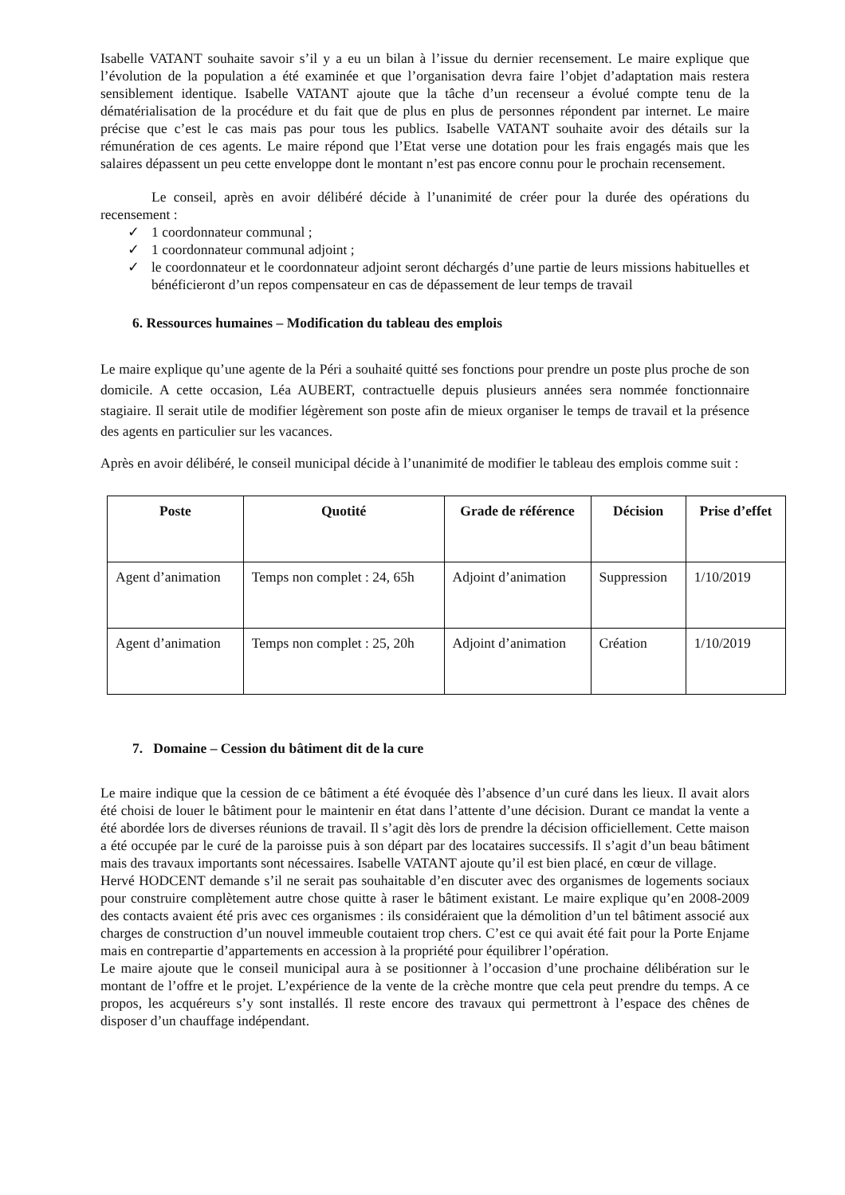Isabelle VATANT souhaite savoir s’il y a eu un bilan à l’issue du dernier recensement. Le maire explique que l’évolution de la population a été examinée et que l’organisation devra faire l’objet d’adaptation mais restera sensiblement identique. Isabelle VATANT ajoute que la tâche d’un recenseur a évolué compte tenu de la dématérialisation de la procédure et du fait que de plus en plus de personnes répondent par internet. Le maire précise que c’est le cas mais pas pour tous les publics. Isabelle VATANT souhaite avoir des détails sur la rémunération de ces agents. Le maire répond que l’Etat verse une dotation pour les frais engagés mais que les salaires dépassent un peu cette enveloppe dont le montant n’est pas encore connu pour le prochain recensement.
Le conseil, après en avoir délibéré décide à l’unanimité de créer pour la durée des opérations du recensement :
✓ 1 coordonnateur communal ;
✓ 1 coordonnateur communal adjoint ;
✓ le coordonnateur et le coordonnateur adjoint seront déchargés d’une partie de leurs missions habituelles et bénéficieront d’un repos compensateur en cas de dépassement de leur temps de travail
6. Ressources humaines – Modification du tableau des emplois
Le maire explique qu’une agente de la Péri a souhaité quitté ses fonctions pour prendre un poste plus proche de son domicile. A cette occasion, Léa AUBERT, contractuelle depuis plusieurs années sera nommée fonctionnaire stagiaire. Il serait utile de modifier légèrement son poste afin de mieux organiser le temps de travail et la présence des agents en particulier sur les vacances.
Après en avoir délibéré, le conseil municipal décide à l’unanimité de modifier le tableau des emplois comme suit :
| Poste | Quotité | Grade de référence | Décision | Prise d’effet |
| --- | --- | --- | --- | --- |
| Agent d’animation | Temps non complet : 24, 65h | Adjoint d’animation | Suppression | 1/10/2019 |
| Agent d’animation | Temps non complet : 25, 20h | Adjoint d’animation | Création | 1/10/2019 |
7. Domaine – Cession du bâtiment dit de la cure
Le maire indique que la cession de ce bâtiment a été évoquée dès l’absence d’un curé dans les lieux. Il avait alors été choisi de louer le bâtiment pour le maintenir en état dans l’attente d’une décision. Durant ce mandat la vente a été abordée lors de diverses réunions de travail. Il s’agit dès lors de prendre la décision officiellement. Cette maison a été occupée par le curé de la paroisse puis à son départ par des locataires successifs. Il s’agit d’un beau bâtiment mais des travaux importants sont nécessaires. Isabelle VATANT ajoute qu’il est bien placé, en cœur de village.
Hervé HODCENT demande s’il ne serait pas souhaitable d’en discuter avec des organismes de logements sociaux pour construire complètement autre chose quitte à raser le bâtiment existant. Le maire explique qu’en 2008-2009 des contacts avaient été pris avec ces organismes : ils considéraient que la démolition d’un tel bâtiment associé aux charges de construction d’un nouvel immeuble coutaient trop chers. C’est ce qui avait été fait pour la Porte Enjame mais en contrepartie d’appartements en accession à la propriété pour équilibrer l’opération.
Le maire ajoute que le conseil municipal aura à se positionner à l’occasion d’une prochaine délibération sur le montant de l’offre et le projet. L’expérience de la vente de la crèche montre que cela peut prendre du temps. A ce propos, les acquéreurs s’y sont installés. Il reste encore des travaux qui permettront à l’espace des chênes de disposer d’un chauffage indépendant.